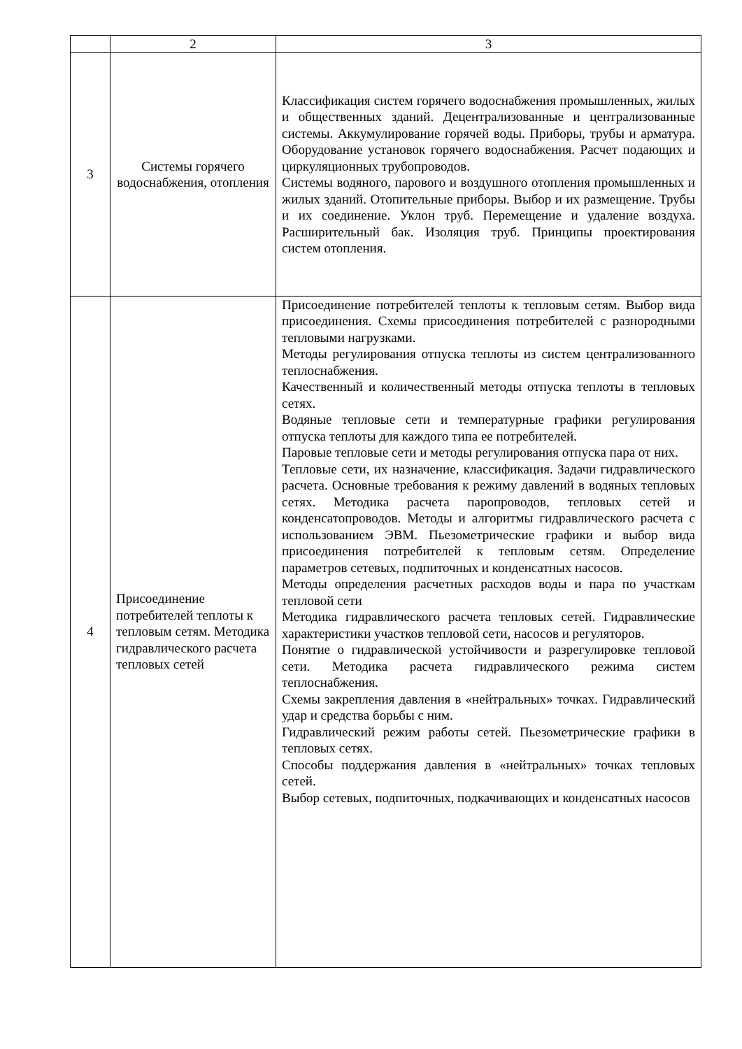| | 2 | 3 |
| --- | --- | --- |
| 3 | Системы горячего водоснабжения, отопления | Классификация систем горячего водоснабжения промышленных, жилых и общественных зданий. Децентрализованные и централизованные системы. Аккумулирование горячей воды. Приборы, трубы и арматура. Оборудование установок горячего водоснабжения. Расчет подающих и циркуляционных трубопроводов. Системы водяного, парового и воздушного отопления промышленных и жилых зданий. Отопительные приборы. Выбор и их размещение. Трубы и их соединение. Уклон труб. Перемещение и удаление воздуха. Расширительный бак. Изоляция труб. Принципы проектирования систем отопления. |
| 4 | Присоединение потребителей теплоты к тепловым сетям. Методика гидравлического расчета тепловых сетей | Присоединение потребителей теплоты к тепловым сетям. Выбор вида присоединения. Схемы присоединения потребителей с разнородными тепловыми нагрузками. Методы регулирования отпуска теплоты из систем централизованного теплоснабжения. Качественный и количественный методы отпуска теплоты в тепловых сетях. Водяные тепловые сети и температурные графики регулирования отпуска теплоты для каждого типа ее потребителей. Паровые тепловые сети и методы регулирования отпуска пара от них. Тепловые сети, их назначение, классификация. Задачи гидравлического расчета. Основные требования к режиму давлений в водяных тепловых сетях. Методика расчета паропроводов, тепловых сетей и конденсатопроводов. Методы и алгоритмы гидравлического расчета с использованием ЭВМ. Пьезометрические графики и выбор вида присоединения потребителей к тепловым сетям. Определение параметров сетевых, подпиточных и конденсатных насосов. Методы определения расчетных расходов воды и пара по участкам тепловой сети Методика гидравлического расчета тепловых сетей. Гидравлические характеристики участков тепловой сети, насосов и регуляторов. Понятие о гидравлической устойчивости и разрегулировке тепловой сети. Методика расчета гидравлического режима систем теплоснабжения. Схемы закрепления давления в «нейтральных» точках. Гидравлический удар и средства борьбы с ним. Гидравлический режим работы сетей. Пьезометрические графики в тепловых сетях. Способы поддержания давления в «нейтральных» точках тепловых сетей. Выбор сетевых, подпиточных, подкачивающих и конденсатных насосов |